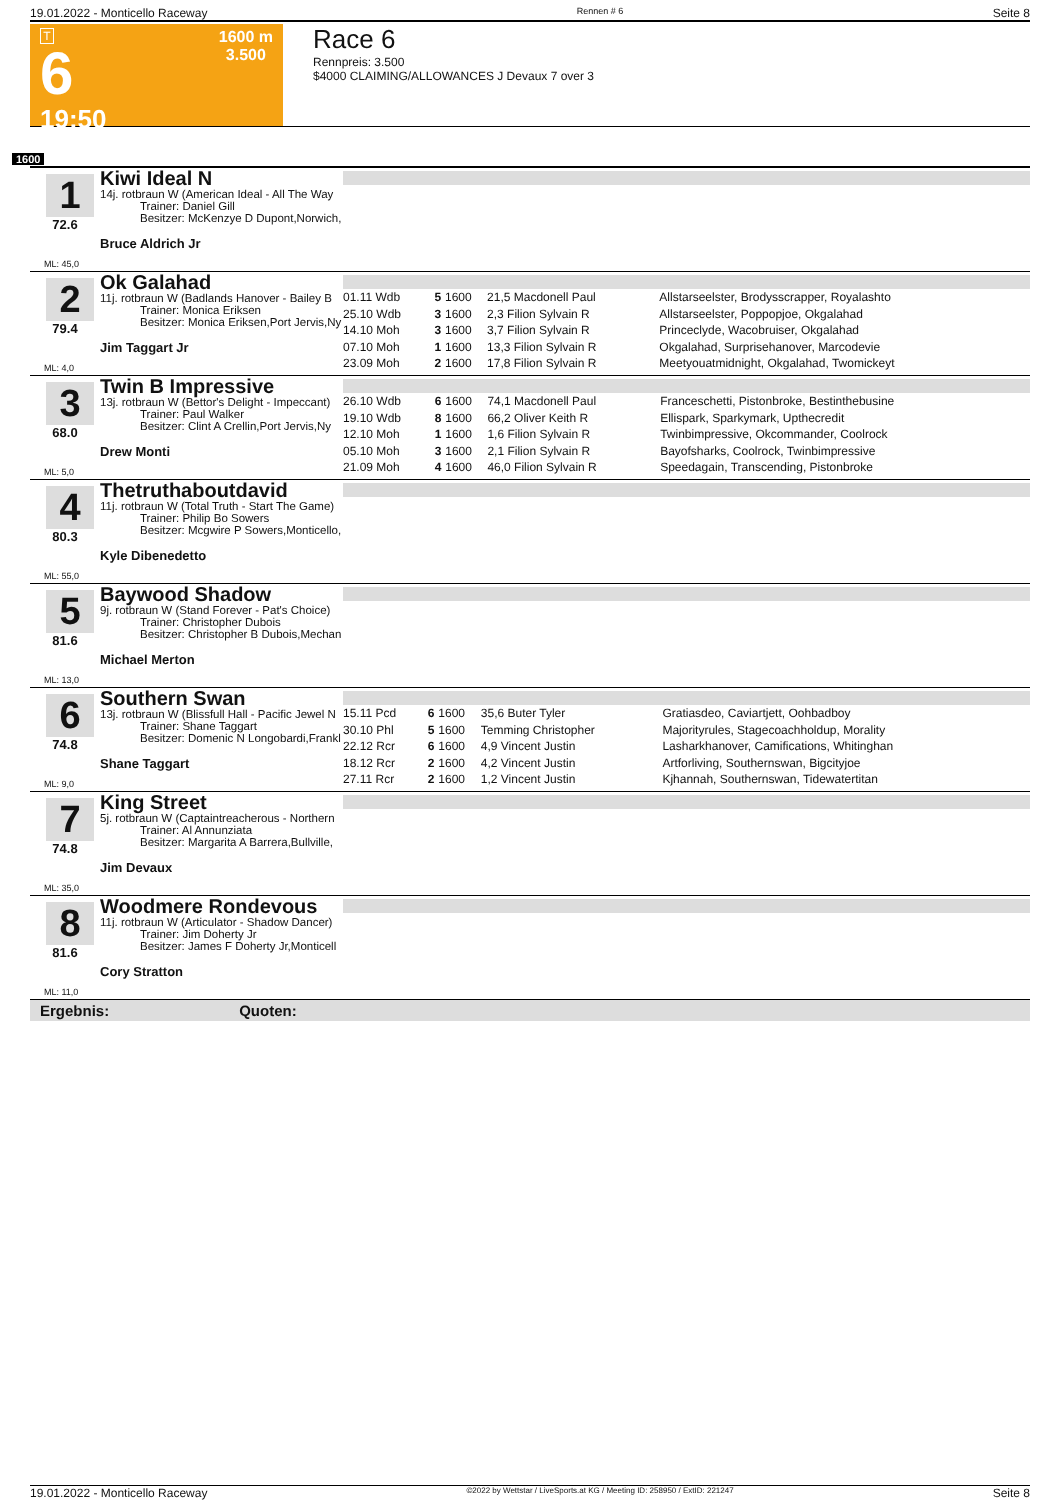19.01.2022 - Monticello Raceway Rennen # 6 Seite 8
T
6
19:50
1600 m
3.500
Race 6
Rennpreis: 3.500
$4000 CLAIMING/ALLOWANCES J Devaux 7 over 3
1600
1
72.6
ML: 45,0
Kiwi Ideal N
14j. rotbraun W (American Ideal - All The Way
Trainer: Daniel Gill
Besitzer: McKenzye D Dupont,Norwich,
Bruce Aldrich Jr
2
79.4
ML: 4,0
Ok Galahad
11j. rotbraun W (Badlands Hanover - Bailey B
Trainer: Monica Eriksen
Besitzer: Monica Eriksen,Port Jervis,Ny
Jim Taggart Jr
| 01.11 Wdb | 5 | 1600 | 21,5 Macdonell Paul | Allstarseelster, Brodysscrapper, Royalashto |
| 25.10 Wdb | 3 | 1600 | 2,3 Filion Sylvain R | Allstarseelster, Poppopjoe, Okgalahad |
| 14.10 Moh | 3 | 1600 | 3,7 Filion Sylvain R | Princeclyde, Wacobruiser, Okgalahad |
| 07.10 Moh | 1 | 1600 | 13,3 Filion Sylvain R | Okgalahad, Surprisehanover, Marcodevie |
| 23.09 Moh | 2 | 1600 | 17,8 Filion Sylvain R | Meetyouatmidnight, Okgalahad, Twomickeyt |
3
68.0
ML: 5,0
Twin B Impressive
13j. rotbraun W (Bettor's Delight - Impeccant)
Trainer: Paul Walker
Besitzer: Clint A Crellin,Port Jervis,Ny
Drew Monti
| 26.10 Wdb | 6 | 1600 | 74,1 Macdonell Paul | Franceschetti, Pistonbroke, Bestinthebusine |
| 19.10 Wdb | 8 | 1600 | 66,2 Oliver Keith R | Ellispark, Sparkymark, Upthecredit |
| 12.10 Moh | 1 | 1600 | 1,6 Filion Sylvain R | Twinbimpressive, Okcommander, Coolrock |
| 05.10 Moh | 3 | 1600 | 2,1 Filion Sylvain R | Bayofsharks, Coolrock, Twinbimpressive |
| 21.09 Moh | 4 | 1600 | 46,0 Filion Sylvain R | Speedagain, Transcending, Pistonbroke |
4
80.3
ML: 55,0
Thetruthaboutdavid
11j. rotbraun W (Total Truth - Start The Game)
Trainer: Philip Bo Sowers
Besitzer: Mcgwire P Sowers,Monticello,
Kyle Dibenedetto
5
81.6
ML: 13,0
Baywood Shadow
9j. rotbraun W (Stand Forever - Pat's Choice)
Trainer: Christopher Dubois
Besitzer: Christopher B Dubois,Mechan
Michael Merton
6
74.8
ML: 9,0
Southern Swan
13j. rotbraun W (Blissfull Hall - Pacific Jewel N
Trainer: Shane Taggart
Besitzer: Domenic N Longobardi,Frankl
Shane Taggart
| 15.11 Pcd | 6 | 1600 | 35,6 Buter Tyler | Gratiasdeo, Caviartjett, Oohbadboy |
| 30.10 Phl | 5 | 1600 | Temming Christopher | Majorityrules, Stagecoachholdup, Morality |
| 22.12 Rcr | 6 | 1600 | 4,9 Vincent Justin | Lasharkhanover, Camifications, Whitinghan |
| 18.12 Rcr | 2 | 1600 | 4,2 Vincent Justin | Artforliving, Southernswan, Bigcityjoe |
| 27.11 Rcr | 2 | 1600 | 1,2 Vincent Justin | Kjhannah, Southernswan, Tidewatertitan |
7
74.8
ML: 35,0
King Street
5j. rotbraun W (Captaintreacherous - Northern
Trainer: Al Annunziata
Besitzer: Margarita A Barrera,Bullville,
Jim Devaux
8
81.6
ML: 11,0
Woodmere Rondevous
11j. rotbraun W (Articulator - Shadow Dancer)
Trainer: Jim Doherty Jr
Besitzer: James F Doherty Jr,Monticell
Cory Stratton
Ergebnis: Quoten:
19.01.2022 - Monticello Raceway ©2022 by Wettstar / LiveSports.at KG / Meeting ID: 258950 / ExtID: 221247 Seite 8